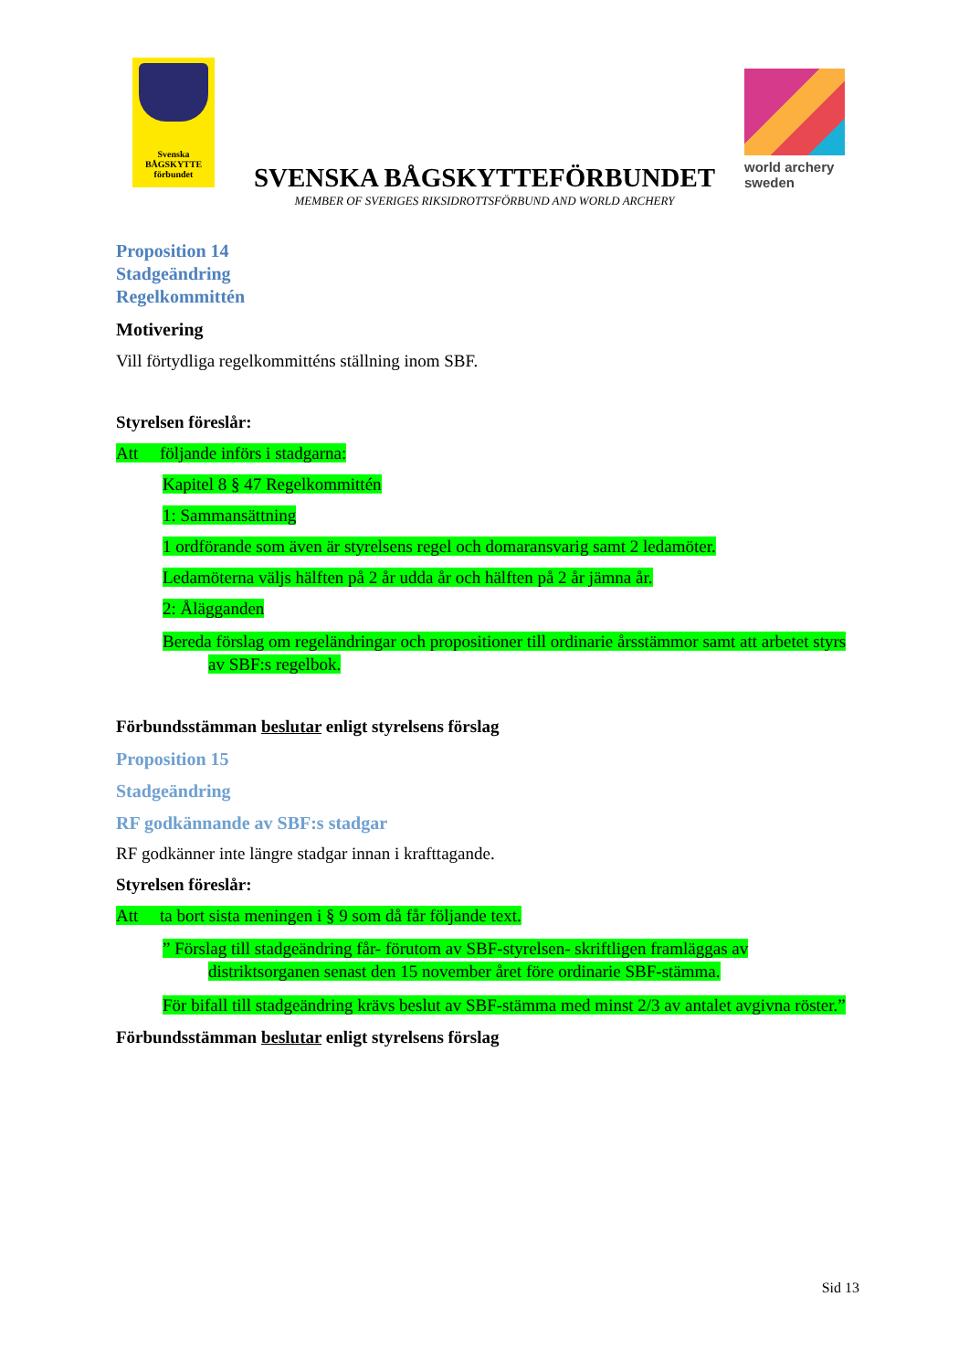Svenska
BÅGSKYTTE
förbundet
SVENSKA BÅGSKYTTEFÖRBUNDET
MEMBER OF SVERIGES RIKSIDROTTSFÖRBUND AND WORLD ARCHERY
world archery
sweden
Proposition 14
Stadgeändring
Regelkommittén
Motivering
Vill förtydliga regelkommitténs ställning inom SBF.
Styrelsen föreslår:
Att följande införs i stadgarna:
Kapitel 8 § 47 Regelkommittén
1: Sammansättning
1 ordförande som även är styrelsens regel och domaransvarig samt 2 ledamöter.
Ledamöterna väljs hälften på 2 år udda år och hälften på 2 år jämna år.
2: Ålägganden
Bereda förslag om regeländringar och propositioner till ordinarie årsstämmor samt att arbetet styrs av SBF:s regelbok.
Förbundsstämman beslutar enligt styrelsens förslag
Proposition 15
Stadgeändring
RF godkännande av SBF:s stadgar
RF godkänner inte längre stadgar innan i krafttagande.
Styrelsen föreslår:
Att ta bort sista meningen i § 9 som då får följande text.
” Förslag till stadgeändring får- förutom av SBF-styrelsen- skriftligen framläggas av distriktsorganen senast den 15 november året före ordinarie SBF-stämma.
För bifall till stadgeändring krävs beslut av SBF-stämma med minst 2/3 av antalet avgivna röster.”
Förbundsstämman beslutar enligt styrelsens förslag
Sid 13